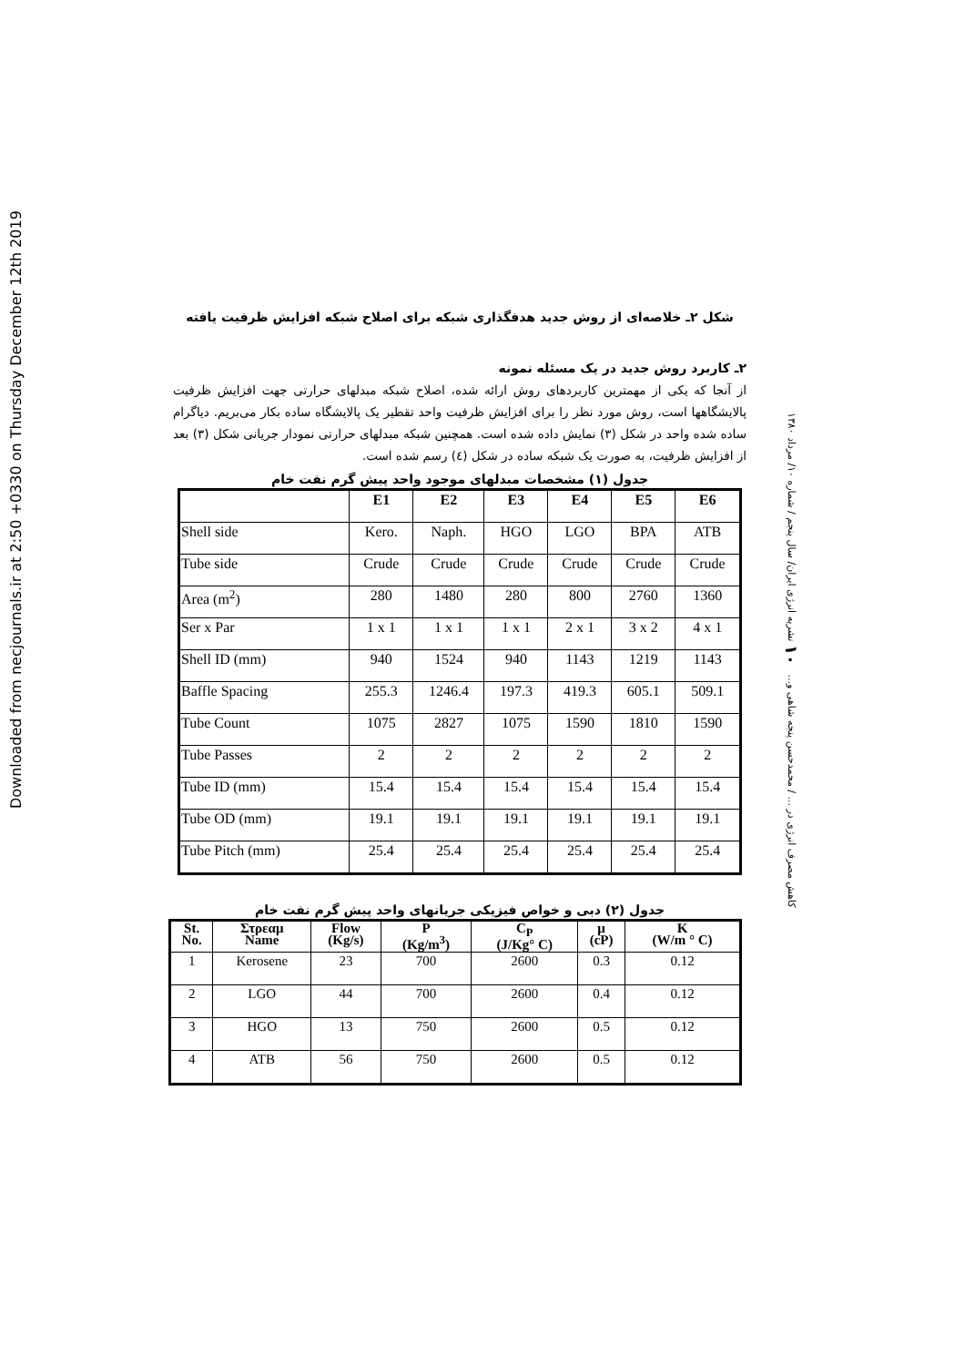Downloaded from necjournals.ir at 2:50 +0330 on Thursday December 12th 2019
کاهش مصرف انرژی در ... / محمدحسن پنجه شاهی و... ۱۰ نشریه انرژی ایران/ سال پنجم / شماره ۱۰/ مرداد ۱۳۸۰
شکل ۲ـ خلاصه‌ای از روش جدید هدفگذاری شبکه برای اصلاح شبکه افزایش ظرفیت یافته
۲ـ کاربرد روش جدید در یک مسئله نمونه
از آنجا که یکی از مهمترین کاربردهای روش ارائه شده، اصلاح شبکه مبدلهای حرارتی جهت افزایش ظرفیت پالایشگاهها است، روش مورد نظر را برای افزایش ظرفیت واحد تقطیر یک پالایشگاه ساده بکار می‌بریم. دیاگرام ساده شده واحد در شکل (۳) نمایش داده شده است. همچنین شبکه مبدلهای حرارتی نمودار جریانی شکل (۳) بعد از افزایش ظرفیت، به صورت یک شبکه ساده در شکل (٤) رسم شده است.
جدول (۱) مشخصات مبدلهای موجود واحد پیش گرم نفت خام
| | E1 | E2 | E3 | E4 | E5 | E6 |
| --- | --- | --- | --- | --- | --- | --- |
| Shell side | Kero. | Naph. | HGO | LGO | BPA | ATB |
| Tube side | Crude | Crude | Crude | Crude | Crude | Crude |
| Area (m<sup>2</sup>) | 280 | 1480 | 280 | 800 | 2760 | 1360 |
| Ser x Par | 1 x 1 | 1 x 1 | 1 x 1 | 2 x 1 | 3 x 2 | 4 x 1 |
| Shell ID (mm) | 940 | 1524 | 940 | 1143 | 1219 | 1143 |
| Baffle Spacing | 255.3 | 1246.4 | 197.3 | 419.3 | 605.1 | 509.1 |
| Tube Count | 1075 | 2827 | 1075 | 1590 | 1810 | 1590 |
| Tube Passes | 2 | 2 | 2 | 2 | 2 | 2 |
| Tube ID (mm) | 15.4 | 15.4 | 15.4 | 15.4 | 15.4 | 15.4 |
| Tube OD (mm) | 19.1 | 19.1 | 19.1 | 19.1 | 19.1 | 19.1 |
| Tube Pitch (mm) | 25.4 | 25.4 | 25.4 | 25.4 | 25.4 | 25.4 |
جدول (۲) دبی و خواص فیزیکی جریانهای واحد پیش گرم نفت خام
| St. No. | Στρεαμ Name | Flow (Kg/s) | P (Kg/m<sup>3</sup>) | C<sub>P</sub> (J/Kg° C) | μ (cP) | K (W/m ° C) |
| --- | --- | --- | --- | --- | --- | --- |
| 1 | Kerosene | 23 | 700 | 2600 | 0.3 | 0.12 |
| 2 | LGO | 44 | 700 | 2600 | 0.4 | 0.12 |
| 3 | HGO | 13 | 750 | 2600 | 0.5 | 0.12 |
| 4 | ATB | 56 | 750 | 2600 | 0.5 | 0.12 |